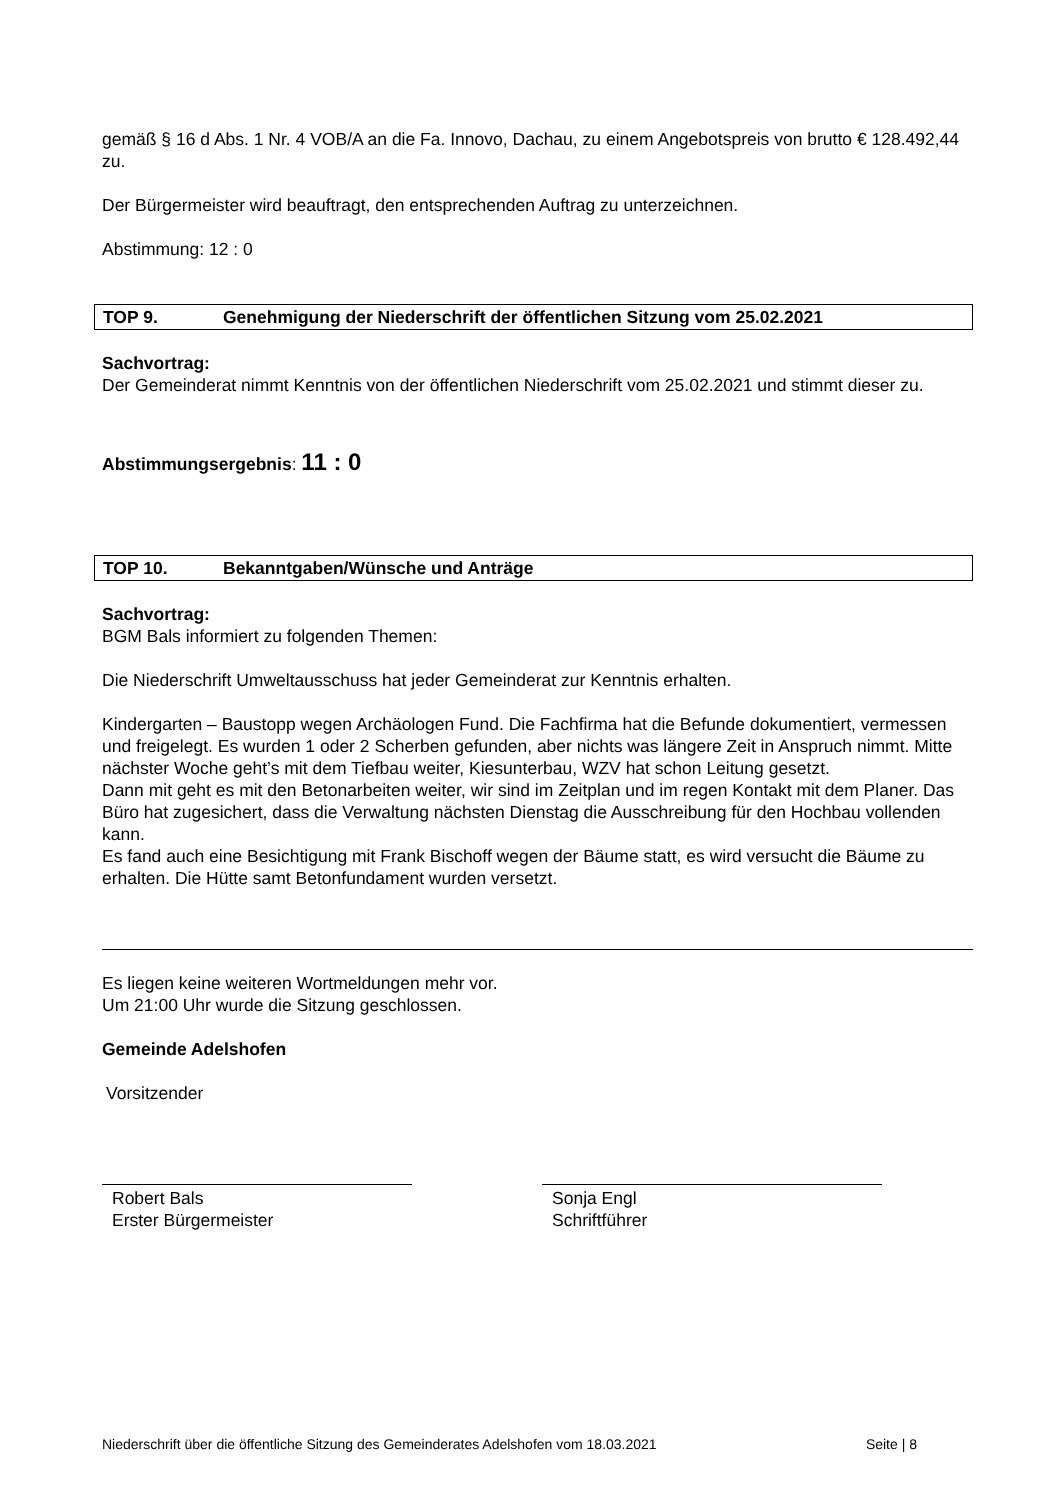gemäß § 16 d Abs. 1 Nr. 4 VOB/A an die Fa. Innovo, Dachau, zu einem Angebotspreis von brutto € 128.492,44 zu.
Der Bürgermeister wird beauftragt, den entsprechenden Auftrag zu unterzeichnen.
Abstimmung: 12 : 0
TOP 9. Genehmigung der Niederschrift der öffentlichen Sitzung vom 25.02.2021
Sachvortrag:
Der Gemeinderat nimmt Kenntnis von der öffentlichen Niederschrift vom 25.02.2021 und stimmt dieser zu.
Abstimmungsergebnis: 11 : 0
TOP 10. Bekanntgaben/Wünsche und Anträge
Sachvortrag:
BGM Bals informiert zu folgenden Themen:
Die Niederschrift Umweltausschuss hat jeder Gemeinderat zur Kenntnis erhalten.
Kindergarten – Baustopp wegen Archäologen Fund. Die Fachfirma hat die Befunde dokumentiert, vermessen und freigelegt. Es wurden 1 oder 2 Scherben gefunden, aber nichts was längere Zeit in Anspruch nimmt. Mitte nächster Woche geht’s mit dem Tiefbau weiter, Kiesunterbau, WZV hat schon Leitung gesetzt.
Dann mit geht es mit den Betonarbeiten weiter, wir sind im Zeitplan und im regen Kontakt mit dem Planer. Das Büro hat zugesichert, dass die Verwaltung nächsten Dienstag die Ausschreibung für den Hochbau vollenden kann.
Es fand auch eine Besichtigung mit Frank Bischoff wegen der Bäume statt, es wird versucht die Bäume zu erhalten. Die Hütte samt Betonfundament wurden versetzt.
Es liegen keine weiteren Wortmeldungen mehr vor.
Um 21:00 Uhr wurde die Sitzung geschlossen.
Gemeinde Adelshofen
Vorsitzender
Robert Bals
Erster Bürgermeister
Sonja Engl
Schriftführer
Niederschrift über die öffentliche Sitzung des Gemeinderates Adelshofen vom 18.03.2021 Seite | 8